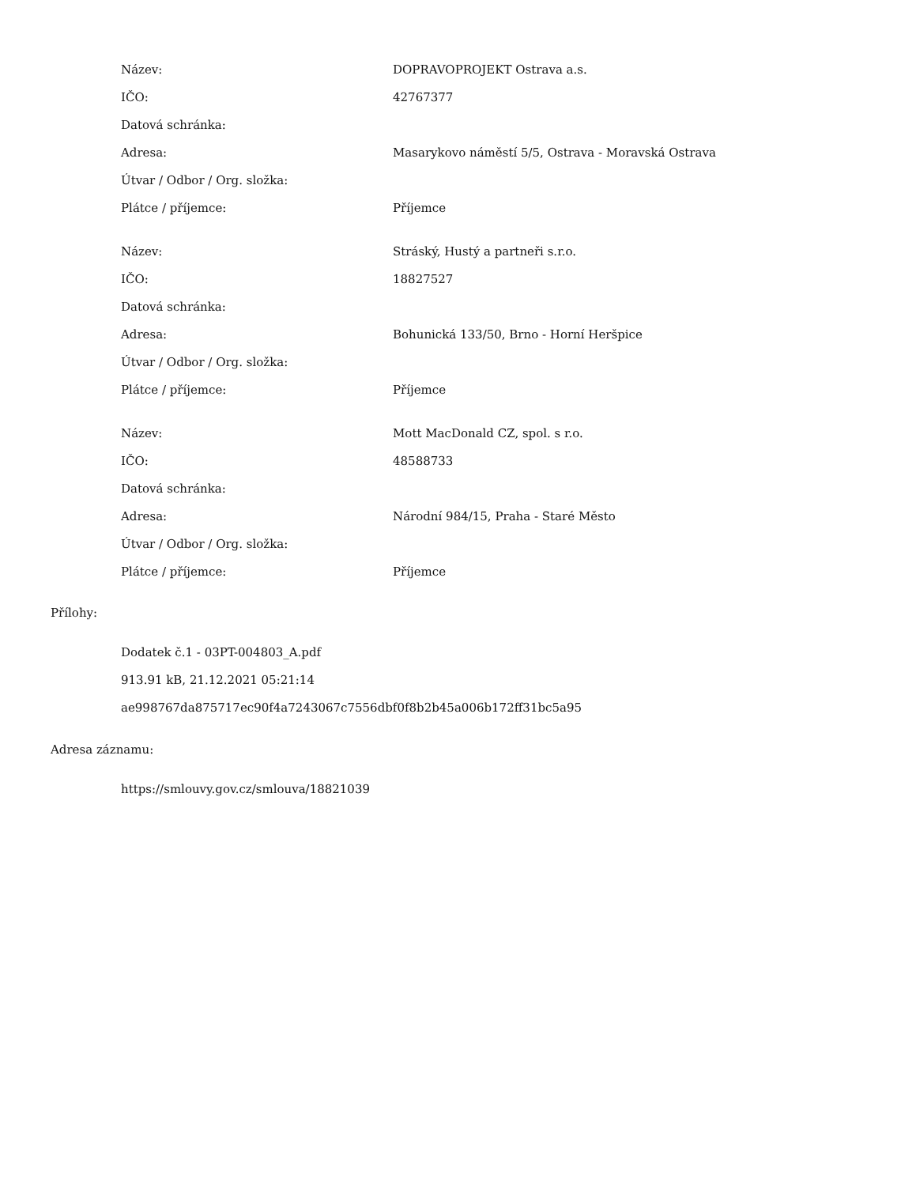| Název: | DOPRAVOPROJEKT Ostrava a.s. |
| IČO: | 42767377 |
| Datová schránka: | |
| Adresa: | Masarykovo náměstí 5/5, Ostrava - Moravská Ostrava |
| Útvar / Odbor / Org. složka: | |
| Plátce / příjemce: | Příjemce |
| Název: | Stráský, Hustý a partneři s.r.o. |
| IČO: | 18827527 |
| Datová schránka: | |
| Adresa: | Bohunická 133/50, Brno - Horní Heršpice |
| Útvar / Odbor / Org. složka: | |
| Plátce / příjemce: | Příjemce |
| Název: | Mott MacDonald CZ, spol. s r.o. |
| IČO: | 48588733 |
| Datová schránka: | |
| Adresa: | Národní 984/15, Praha - Staré Město |
| Útvar / Odbor / Org. složka: | |
| Plátce / příjemce: | Příjemce |
Přílohy:
Dodatek č.1 - 03PT-004803_A.pdf
913.91 kB, 21.12.2021 05:21:14
ae998767da875717ec90f4a7243067c7556dbf0f8b2b45a006b172ff31bc5a95
Adresa záznamu:
https://smlouvy.gov.cz/smlouva/18821039